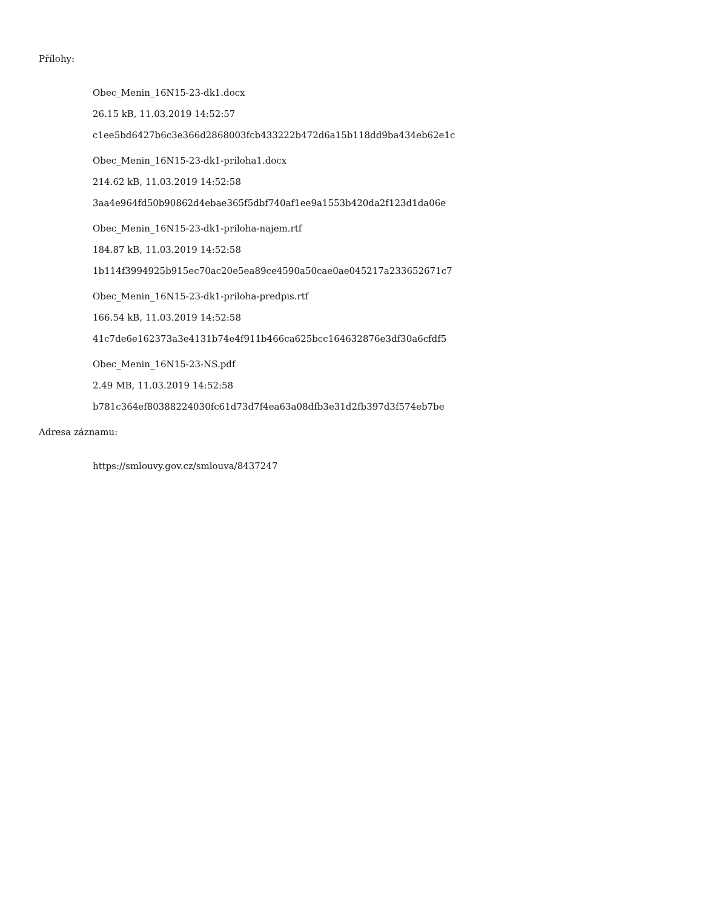Přílohy:
Obec_Menin_16N15-23-dk1.docx
26.15 kB, 11.03.2019 14:52:57
c1ee5bd6427b6c3e366d2868003fcb433222b472d6a15b118dd9ba434eb62e1c
Obec_Menin_16N15-23-dk1-priloha1.docx
214.62 kB, 11.03.2019 14:52:58
3aa4e964fd50b90862d4ebae365f5dbf740af1ee9a1553b420da2f123d1da06e
Obec_Menin_16N15-23-dk1-priloha-najem.rtf
184.87 kB, 11.03.2019 14:52:58
1b114f3994925b915ec70ac20e5ea89ce4590a50cae0ae045217a233652671c7
Obec_Menin_16N15-23-dk1-priloha-predpis.rtf
166.54 kB, 11.03.2019 14:52:58
41c7de6e162373a3e4131b74e4f911b466ca625bcc164632876e3df30a6cfdf5
Obec_Menin_16N15-23-NS.pdf
2.49 MB, 11.03.2019 14:52:58
b781c364ef80388224030fc61d73d7f4ea63a08dfb3e31d2fb397d3f574eb7be
Adresa záznamu:
https://smlouvy.gov.cz/smlouva/8437247